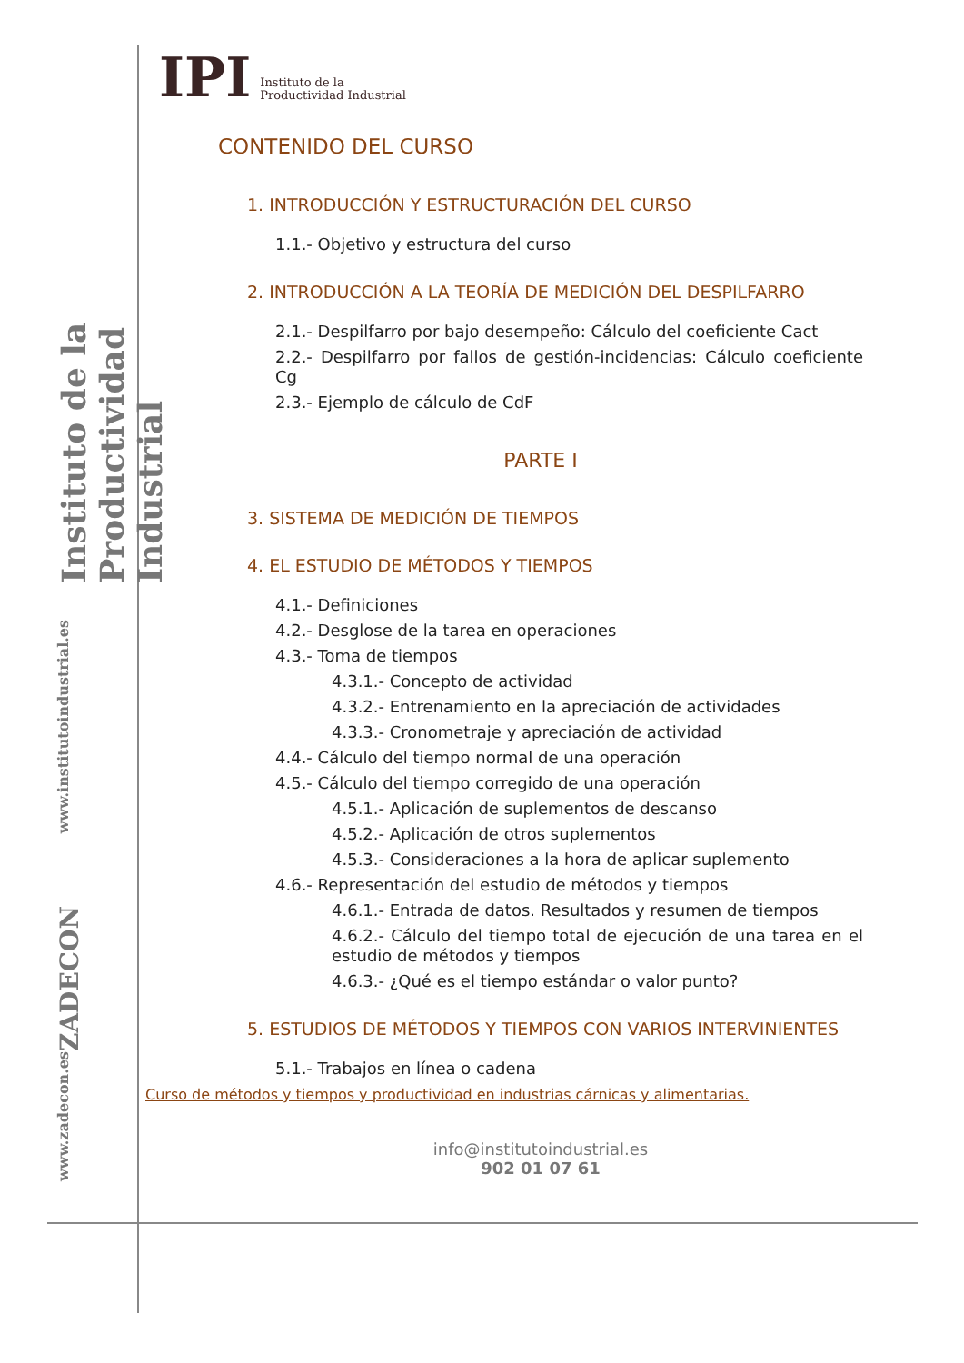Instituto de la Productividad Industrial
www.institutoindustrial.es
ZADECON
www.zadecon.es
IPI Instituto de la
Productividad Industrial
CONTENIDO DEL CURSO
1. INTRODUCCIÓN Y ESTRUCTURACIÓN DEL CURSO
1.1.- Objetivo y estructura del curso
2. INTRODUCCIÓN A LA TEORÍA DE MEDICIÓN DEL DESPILFARRO
2.1.- Despilfarro por bajo desempeño: Cálculo del coeficiente Cact
2.2.- Despilfarro por fallos de gestión-incidencias: Cálculo coeficiente Cg
2.3.- Ejemplo de cálculo de CdF
PARTE I
3. SISTEMA DE MEDICIÓN DE TIEMPOS
4. EL ESTUDIO DE MÉTODOS Y TIEMPOS
4.1.- Definiciones
4.2.- Desglose de la tarea en operaciones
4.3.- Toma de tiempos
4.3.1.- Concepto de actividad
4.3.2.- Entrenamiento en la apreciación de actividades
4.3.3.- Cronometraje y apreciación de actividad
4.4.- Cálculo del tiempo normal de una operación
4.5.- Cálculo del tiempo corregido de una operación
4.5.1.- Aplicación de suplementos de descanso
4.5.2.- Aplicación de otros suplementos
4.5.3.- Consideraciones a la hora de aplicar suplemento
4.6.- Representación del estudio de métodos y tiempos
4.6.1.- Entrada de datos. Resultados y resumen de tiempos
4.6.2.- Cálculo del tiempo total de ejecución de una tarea en el estudio de métodos y tiempos
4.6.3.- ¿Qué es el tiempo estándar o valor punto?
5. ESTUDIOS DE MÉTODOS Y TIEMPOS CON VARIOS INTERVINIENTES
5.1.- Trabajos en línea o cadena
Curso de métodos y tiempos y productividad en industrias cárnicas y alimentarias.
info@institutoindustrial.es
902 01 07 61